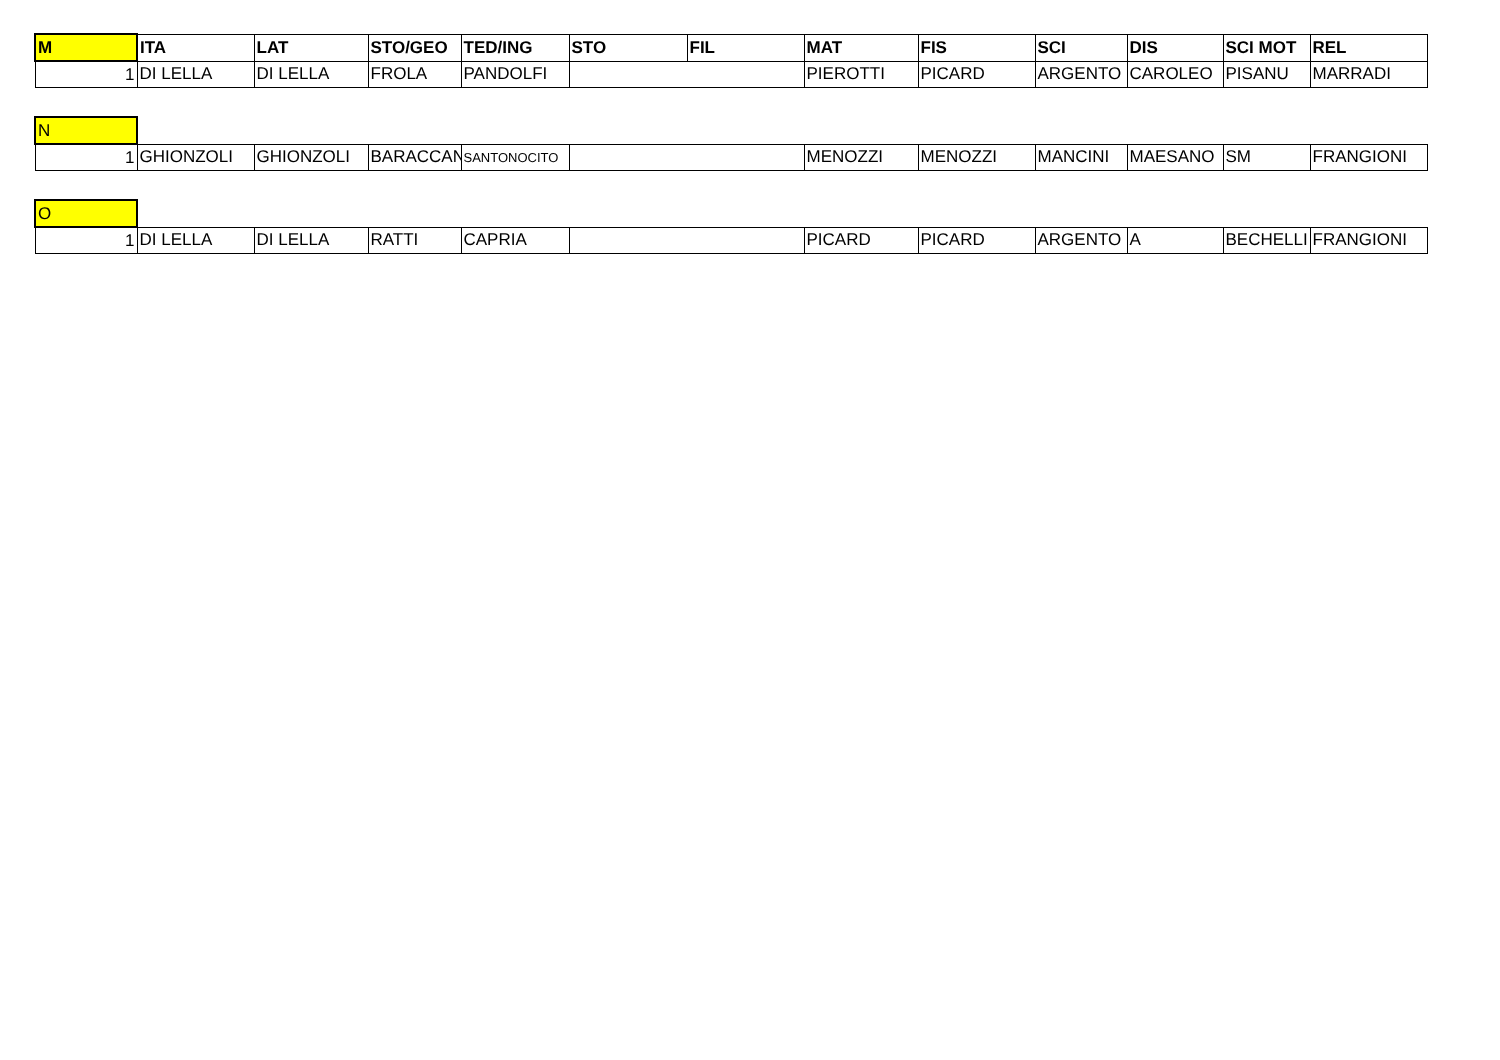| M | ITA | LAT | STO/GEO | TED/ING | STO | FIL | MAT | FIS | SCI | DIS | SCI MOT | REL |
| 1 | DI LELLA | DI LELLA | FROLA | PANDOLFI | | | PIEROTTI | PICARD | ARGENTO | CAROLEO | PISANU | MARRADI |
| N | | | | | | | | | | | |
| 1 | GHIONZOLI | GHIONZOLI | BARACCAN | SANTONOCITO | | MENOZZI | MENOZZI | MANCINI | MAESANO | SM | FRANGIONI |
| O | | | | | | | | | | | |
| 1 | DI LELLA | DI LELLA | RATTI | CAPRIA | | PICARD | PICARD | ARGENTO | A | BECHELLI | FRANGIONI |